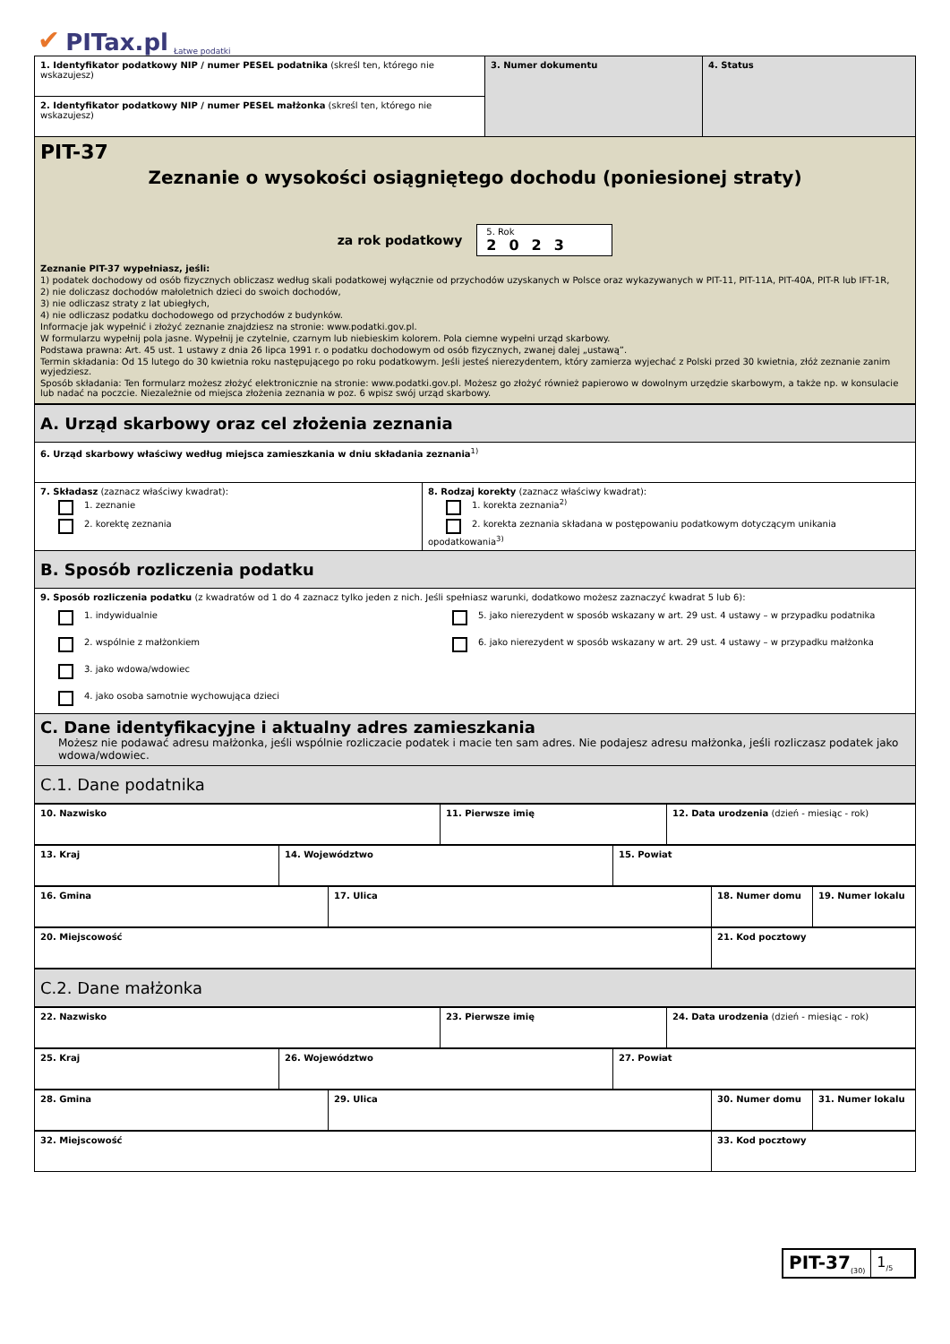✔ PITax.pl Łatwe podatki
| 1. Identyfikator podatkowy NIP / numer PESEL podatnika (skreśl ten, którego nie wskazujesz) | 3. Numer dokumentu | 4. Status |
| 2. Identyfikator podatkowy NIP / numer PESEL małżonka (skreśl ten, którego nie wskazujesz) | | |
| PIT-37 Zeznanie o wysokości osiągniętego dochodu (poniesionej straty) za rok podatkowy 5. Rok 2023 Zeznanie PIT-37 wypełniasz, jeśli: 1) podatek dochodowy od osób fizycznych obliczasz według skali podatkowej wyłącznie od przychodów uzyskanych w Polsce oraz wykazywanych w PIT-11, PIT-11A, PIT-40A, PIT-R lub IFT-1R, 2) nie doliczasz dochodów małoletnich dzieci do swoich dochodów, 3) nie odliczasz straty z lat ubiegłych, 4) nie odliczasz podatku dochodowego od przychodów z budynków. Informacje jak wypełnić i złożyć zeznanie znajdziesz na stronie: www.podatki.gov.pl. W formularzu wypełnij pola jasne. Wypełnij je czytelnie, czarnym lub niebieskim kolorem. Pola ciemne wypełni urząd skarbowy. Podstawa prawna: Art. 45 ust. 1 ustawy z dnia 26 lipca 1991 r. o podatku dochodowym od osób fizycznych, zwanej dalej „ustawą”. Termin składania: Od 15 lutego do 30 kwietnia roku następującego po roku podatkowym. Jeśli jesteś nierezydentem, który zamierza wyjechać z Polski przed 30 kwietnia, złóż zeznanie zanim wyjedziesz. Sposób składania: Ten formularz możesz złożyć elektronicznie na stronie: www.podatki.gov.pl. Możesz go złożyć również papierowo w dowolnym urzędzie skarbowym, a także np. w konsulacie lub nadać na poczcie. Niezależnie od miejsca złożenia zeznania w poz. 6 wpisz swój urząd skarbowy. | | |
| A. Urząd skarbowy oraz cel złożenia zeznania | |
| 6. Urząd skarbowy właściwy według miejsca zamieszkania w dniu składania zeznania<sup>1)</sup> | |
| 7. Składasz (zaznacz właściwy kwadrat): 1. zeznanie 2. korektę zeznania | 8. Rodzaj korekty (zaznacz właściwy kwadrat): 1. korekta zeznania<sup>2)</sup> 2. korekta zeznania składana w postępowaniu podatkowym dotyczącym unikania opodatkowania<sup>3)</sup> |
| B. Sposób rozliczenia podatku | |
| 9. Sposób rozliczenia podatku (z kwadratów od 1 do 4 zaznacz tylko jeden z nich. Jeśli spełniasz warunki, dodatkowo możesz zaznaczyć kwadrat 5 lub 6): 1. indywidualnie 2. wspólnie z małżonkiem 3. jako wdowa/wdowiec 4. jako osoba samotnie wychowująca dzieci 5. jako nierezydent w sposób wskazany w art. 29 ust. 4 ustawy – w przypadku podatnika 6. jako nierezydent w sposób wskazany w art. 29 ust. 4 ustawy – w przypadku małżonka | |
| C. Dane identyfikacyjne i aktualny adres zamieszkania Możesz nie podawać adresu małżonka, jeśli wspólnie rozliczacie podatek i macie ten sam adres. Nie podajesz adresu małżonka, jeśli rozliczasz podatek jako wdowa/wdowiec. | |
| C.1. Dane podatnika | |
| 10. Nazwisko | 11. Pierwsze imię | 12. Data urodzenia (dzień - miesiąc - rok) |
| 13. Kraj | 14. Województwo | 15. Powiat |
| 16. Gmina | 17. Ulica | 18. Numer domu | 19. Numer lokalu |
| 20. Miejscowość | 21. Kod pocztowy |
| C.2. Dane małżonka |
| 22. Nazwisko | 23. Pierwsze imię | 24. Data urodzenia (dzień - miesiąc - rok) |
| 25. Kraj | 26. Województwo | 27. Powiat |
| 28. Gmina | 29. Ulica | 30. Numer domu | 31. Numer lokalu |
| 32. Miejscowość | 33. Kod pocztowy |
PIT-37<sub>(30)</sub>
1<sub>/5</sub>